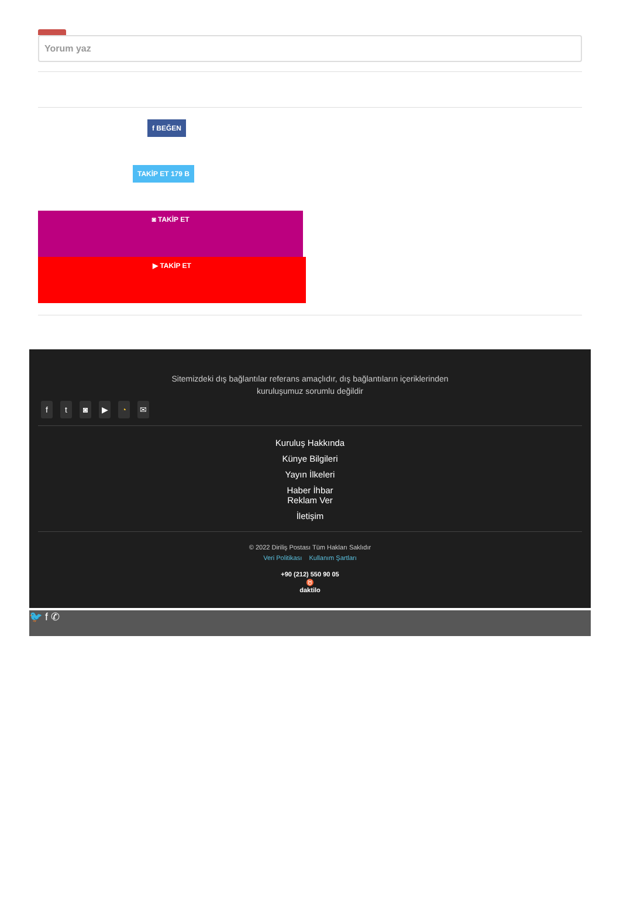Yorum yaz
f BEĞEN
TAKİP ET 179 B
◙ TAKİP ET
▶ TAKİP ET
Sitemizdeki dış bağlantılar referans amaçlıdır, dış bağlantıların içeriklerinden kuruluşumuz sorumlu değildir
ft ◙ ▶ ◔ ✉
Kuruluş Hakkında
Künye Bilgileri
Yayın İlkeleri
Haber İhbar
Reklam Ver
İletişim
© 2022 Diriliş Postası Tüm Hakları Saklıdır
Veri Politikası Kullanım Şartları
+90 (212) 550 90 05
♉
daktilo
🐦 f ✆